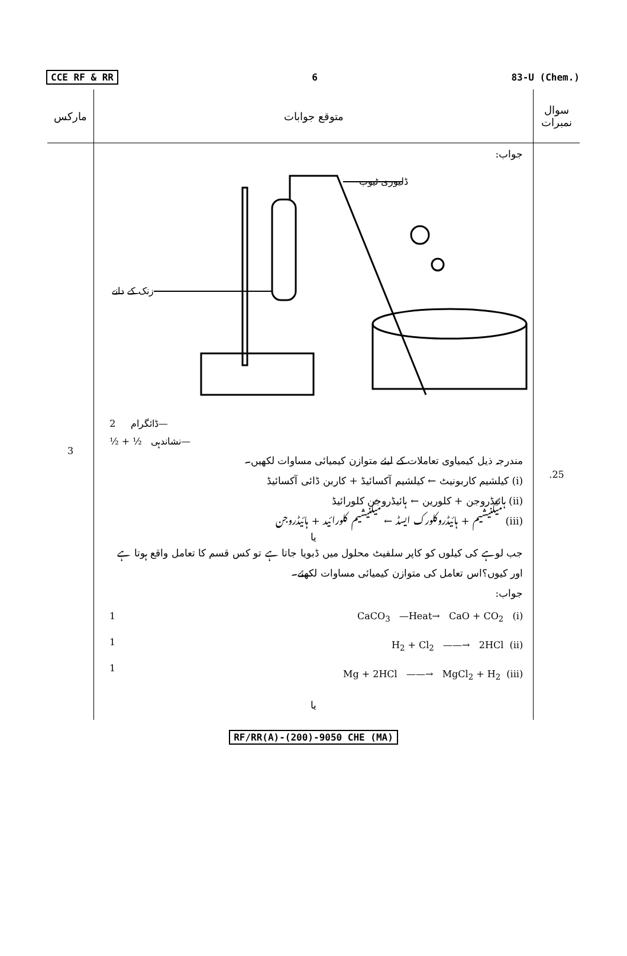CCE RF & RR 6 83-U (Chem.)
| مارکس | متوقع جوابات | سوال نمبرات |
| --- | --- | --- |
| 3 | جواب: ڈلیوری ٹیوب زنک کے دانے 2 ڈائگرام— ½ + ½ نشاندہی— مندرجہ ذیل کیمیاوی تعاملات کے لیئے متوازن کیمیائی مساوات لکھیں۔ (i) کیلشیم کاربونیٹ ← کیلشیم آکسائیڈ + کاربن ڈائی آکسائیڈ (ii) ہائیڈروجن + کلورین ← ہائیڈروجن کلورائیڈ (iii) میگنیشیم + ہائیڈروکلورک ایسڈ ← میگنیشیم کلورائید + ہائیڈروجن یا جب لوہے کی کیلوں کو کاپر سلفیٹ محلول میں ڈبویا جاتا ہے تو کس قسم کا تعامل واقع ہوتا ہے اور کیوں؟اس تعامل کی متوازن کیمیائی مساوات لکھئے۔ جواب: 1 1 1 CaCO<sub>3</sub> —Heat→ CaO + CO<sub>2</sub> (i) H<sub>2</sub> + Cl<sub>2</sub> ——→ 2HCl (ii) Mg + 2HCl ——→ MgCl<sub>2</sub> + H<sub>2</sub> (iii) یا | .25 |
RF/RR(A)-(200)-9050 CHE (MA)